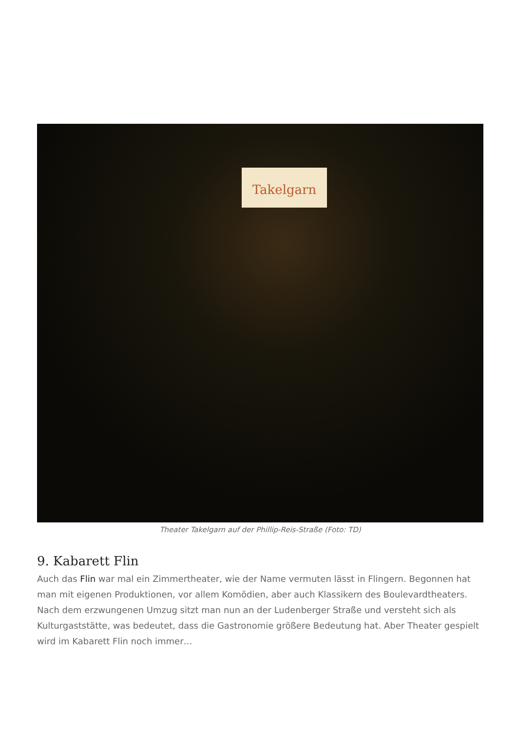Takelgarn
Theater Takelgarn auf der Phillip-Reis-Straße (Foto: TD)
9. Kabarett Flin
Auch das Flin war mal ein Zimmertheater, wie der Name vermuten lässt in Flingern. Begonnen hat man mit eigenen Produktionen, vor allem Komödien, aber auch Klassikern des Boulevardtheaters. Nach dem erzwungenen Umzug sitzt man nun an der Ludenberger Straße und versteht sich als Kulturgaststätte, was bedeutet, dass die Gastronomie größere Bedeutung hat. Aber Theater gespielt wird im Kabarett Flin noch immer…